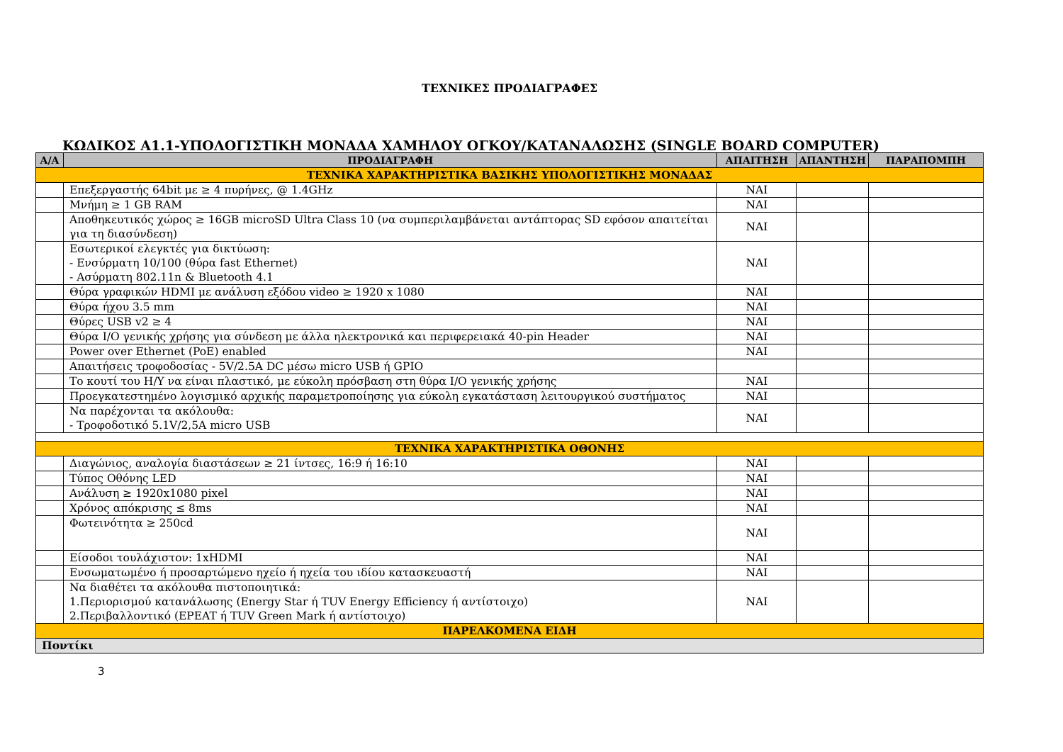ΤΕΧΝΙΚΕΣ ΠΡΟΔΙΑΓΡΑΦΕΣ
ΚΩΔΙΚΟΣ Α1.1-ΥΠΟΛΟΓΙΣΤΙΚΗ ΜΟΝΑΔΑ ΧΑΜΗΛΟΥ ΟΓΚΟΥ/ΚΑΤΑΝΑΛΩΣΗΣ (SINGLE BOARD COMPUTER)
| Α/Α | ΠΡΟΔΙΑΓΡΑΦΗ | ΑΠΑΙΤΗΣΗ | ΑΠΑΝΤΗΣΗ | ΠΑΡΑΠΟΜΠΗ |
| --- | --- | --- | --- | --- |
| ΤΕΧΝΙΚΑ ΧΑΡΑΚΤΗΡΙΣΤΙΚΑ ΒΑΣΙΚΗΣ ΥΠΟΛΟΓΙΣΤΙΚΗΣ ΜΟΝΑΔΑΣ | | | | |
| | Επεξεργαστής 64bit με ≥ 4 πυρήνες, @ 1.4GHz | ΝΑΙ | | |
| | Μνήμη ≥ 1 GB RAM | ΝΑΙ | | |
| | Αποθηκευτικός χώρος ≥ 16GB microSD Ultra Class 10 (να συμπεριλαμβάνεται αντάπτορας SD εφόσον απαιτείται για τη διασύνδεση) | ΝΑΙ | | |
| | Εσωτερικοί ελεγκτές για δικτύωση: - Ενσύρματη 10/100 (θύρα fast Ethernet) - Ασύρματη 802.11n & Bluetooth 4.1 | ΝΑΙ | | |
| | Θύρα γραφικών HDMI με ανάλυση εξόδου video ≥ 1920 x 1080 | ΝΑΙ | | |
| | Θύρα ήχου 3.5 mm | ΝΑΙ | | |
| | Θύρες USB v2 ≥ 4 | ΝΑΙ | | |
| | Θύρα I/O γενικής χρήσης για σύνδεση με άλλα ηλεκτρονικά και περιφερειακά 40-pin Header | ΝΑΙ | | |
| | Power over Ethernet (PoE) enabled | ΝΑΙ | | |
| | Απαιτήσεις τροφοδοσίας - 5V/2.5A DC μέσω micro USB ή GPIO | | | |
| | Το κουτί του Η/Υ να είναι πλαστικό, με εύκολη πρόσβαση στη θύρα I/O γενικής χρήσης | ΝΑΙ | | |
| | Προεγκατεστημένο λογισμικό αρχικής παραμετροποίησης για εύκολη εγκατάσταση λειτουργικού συστήματος | ΝΑΙ | | |
| | Να παρέχονται τα ακόλουθα: - Τροφοδοτικό 5.1V/2,5A micro USB | ΝΑΙ | | |
| ΤΕΧΝΙΚΑ ΧΑΡΑΚΤΗΡΙΣΤΙΚΑ ΟΘΟΝΗΣ | | | | |
| | Διαγώνιος, αναλογία διαστάσεων ≥ 21 ίντσες, 16:9 ή 16:10 | ΝΑΙ | | |
| | Τύπος Οθόνης LED | ΝΑΙ | | |
| | Ανάλυση ≥ 1920x1080 pixel | ΝΑΙ | | |
| | Χρόνος απόκρισης ≤ 8ms | ΝΑΙ | | |
| | Φωτεινότητα ≥ 250cd | ΝΑΙ | | |
| | Είσοδοι τουλάχιστον: 1xHDMI | ΝΑΙ | | |
| | Ενσωματωμένο ή προσαρτώμενο ηχείο ή ηχεία του ιδίου κατασκευαστή | ΝΑΙ | | |
| | Να διαθέτει τα ακόλουθα πιστοποιητικά: 1.Περιορισμού κατανάλωσης (Energy Star ή TUV Energy Efficiency ή αντίστοιχο) 2.Περιβαλλοντικό (EPEAT ή TUV Green Mark ή αντίστοιχο) | ΝΑΙ | | |
| ΠΑΡΕΛΚΟΜΕΝΑ ΕΙΔΗ | | | | |
| Ποντίκι | | | | |
3